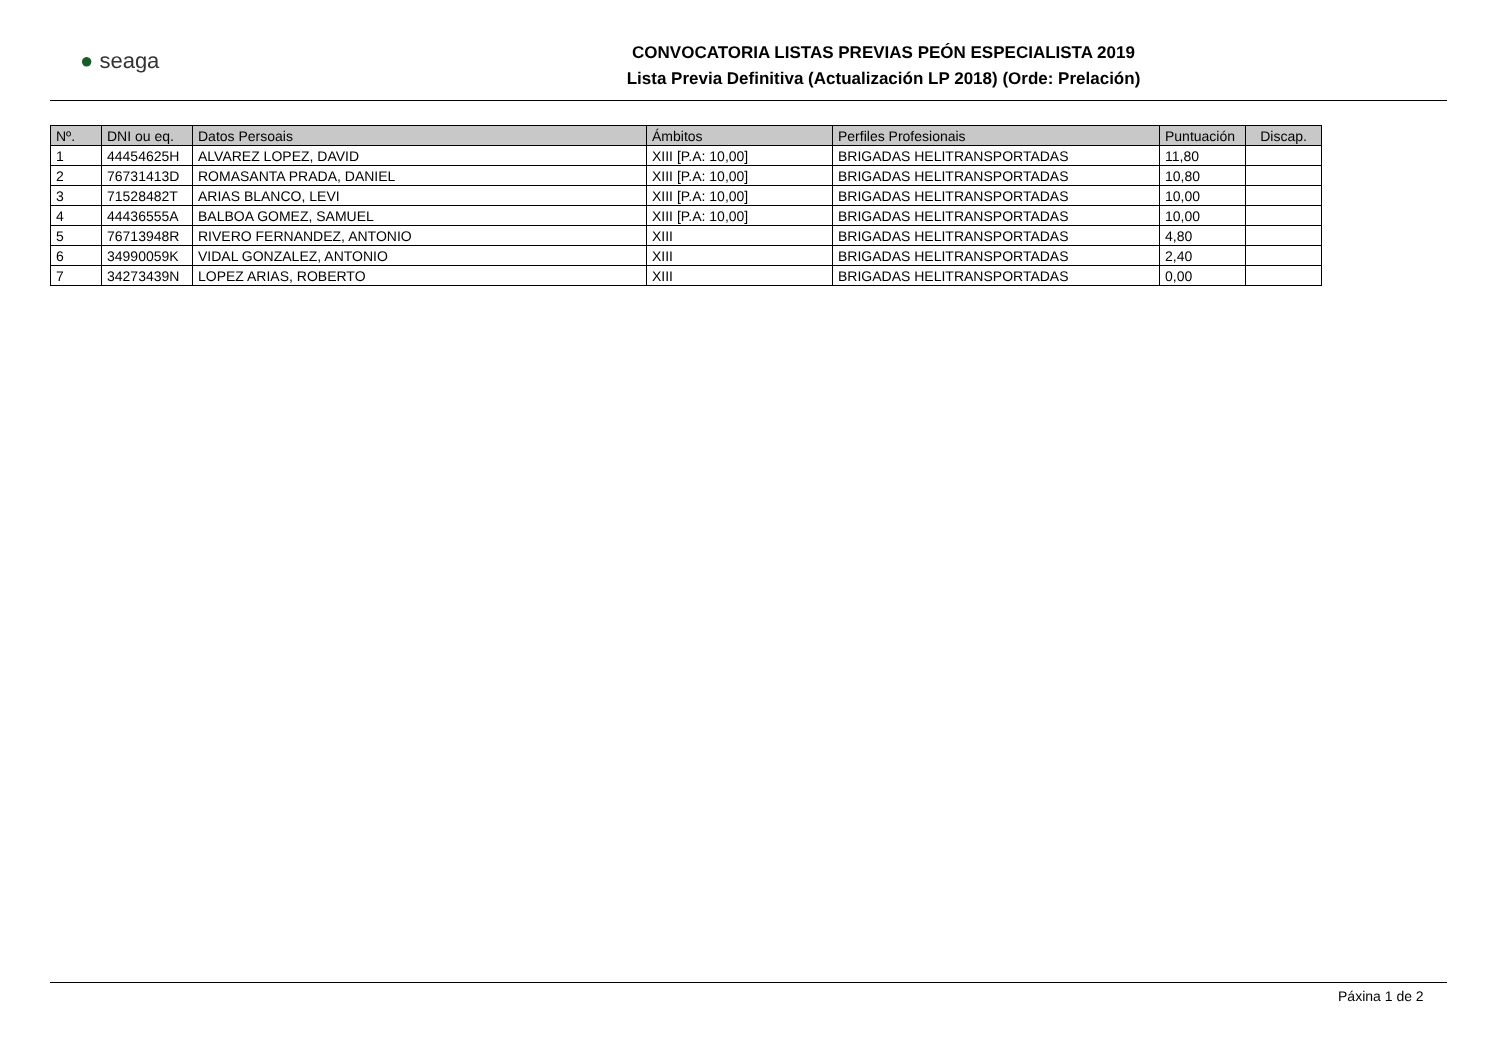● seaga
CONVOCATORIA LISTAS PREVIAS PEÓN ESPECIALISTA 2019
Lista Previa Definitiva (Actualización LP 2018) (Orde: Prelación)
| Nº. | DNI ou eq. | Datos Persoais | Ámbitos | Perfiles Profesionais | Puntuación | Discap. |
| --- | --- | --- | --- | --- | --- | --- |
| 1 | 44454625H | ALVAREZ LOPEZ, DAVID | XIII [P.A: 10,00] | BRIGADAS HELITRANSPORTADAS | 11,80 | |
| 2 | 76731413D | ROMASANTA PRADA, DANIEL | XIII [P.A: 10,00] | BRIGADAS HELITRANSPORTADAS | 10,80 | |
| 3 | 71528482T | ARIAS BLANCO, LEVI | XIII [P.A: 10,00] | BRIGADAS HELITRANSPORTADAS | 10,00 | |
| 4 | 44436555A | BALBOA GOMEZ, SAMUEL | XIII [P.A: 10,00] | BRIGADAS HELITRANSPORTADAS | 10,00 | |
| 5 | 76713948R | RIVERO FERNANDEZ, ANTONIO | XIII | BRIGADAS HELITRANSPORTADAS | 4,80 | |
| 6 | 34990059K | VIDAL GONZALEZ, ANTONIO | XIII | BRIGADAS HELITRANSPORTADAS | 2,40 | |
| 7 | 34273439N | LOPEZ ARIAS, ROBERTO | XIII | BRIGADAS HELITRANSPORTADAS | 0,00 | |
Páxina 1 de 2